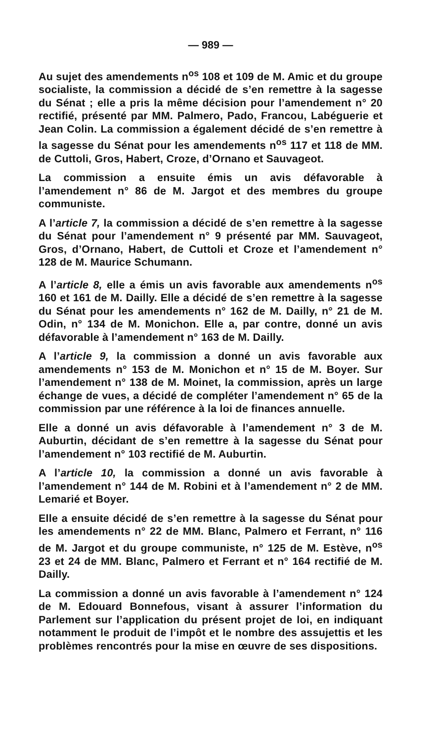— 989 —
Au sujet des amendements n<sup>os</sup> 108 et 109 de M. Amic et du groupe socialiste, la commission a décidé de s’en remettre à la sagesse du Sénat ; elle a pris la même décision pour l’amendement n° 20 rectifié, présenté par MM. Palmero, Pado, Francou, Labéguerie et Jean Colin. La commission a également décidé de s’en remettre à la sagesse du Sénat pour les amendements n<sup>os</sup> 117 et 118 de MM. de Cuttoli, Gros, Habert, Croze, d’Ornano et Sauvageot.
La commission a ensuite émis un avis défavorable à l’amendement n° 86 de M. Jargot et des membres du groupe communiste.
A l’article 7, la commission a décidé de s’en remettre à la sagesse du Sénat pour l’amendement n° 9 présenté par MM. Sauvageot, Gros, d’Ornano, Habert, de Cuttoli et Croze et l’amendement n° 128 de M. Maurice Schumann.
A l’article 8, elle a émis un avis favorable aux amendements n<sup>os</sup> 160 et 161 de M. Dailly. Elle a décidé de s’en remettre à la sagesse du Sénat pour les amendements n° 162 de M. Dailly, n° 21 de M. Odin, n° 134 de M. Monichon. Elle a, par contre, donné un avis défavorable à l’amendement n° 163 de M. Dailly.
A l’article 9, la commission a donné un avis favorable aux amendements n° 153 de M. Monichon et n° 15 de M. Boyer. Sur l’amendement n° 138 de M. Moinet, la commission, après un large échange de vues, a décidé de compléter l’amendement n° 65 de la commission par une référence à la loi de finances annuelle.
Elle a donné un avis défavorable à l’amendement n° 3 de M. Auburtin, décidant de s’en remettre à la sagesse du Sénat pour l’amendement n° 103 rectifié de M. Auburtin.
A l’article 10, la commission a donné un avis favorable à l’amendement n° 144 de M. Robini et à l’amendement n° 2 de MM. Lemarié et Boyer.
Elle a ensuite décidé de s’en remettre à la sagesse du Sénat pour les amendements n° 22 de MM. Blanc, Palmero et Ferrant, n° 116 de M. Jargot et du groupe communiste, n° 125 de M. Estève, n<sup>os</sup> 23 et 24 de MM. Blanc, Palmero et Ferrant et n° 164 rectifié de M. Dailly.
La commission a donné un avis favorable à l’amendement n° 124 de M. Edouard Bonnefous, visant à assurer l’information du Parlement sur l’application du présent projet de loi, en indiquant notamment le produit de l’impôt et le nombre des assujettis et les problèmes rencontrés pour la mise en œuvre de ses dispositions.